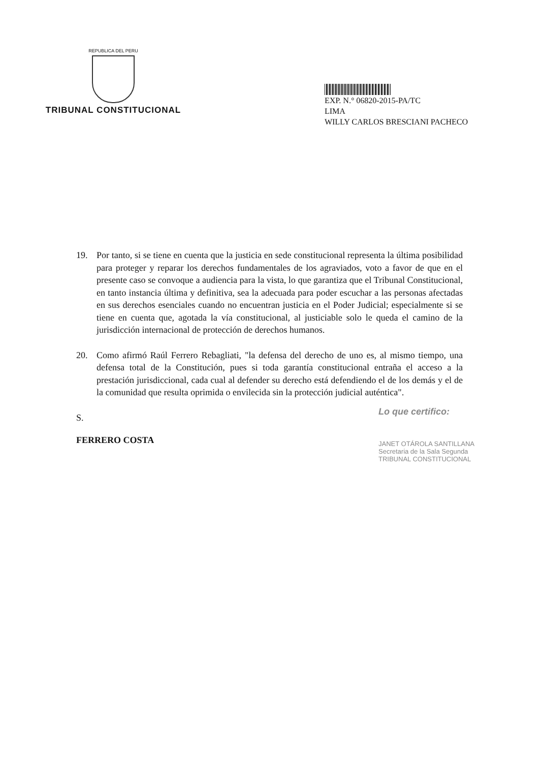REPUBLICA DEL PERU
TRIBUNAL CONSTITUCIONAL
EXP. N.° 06820-2015-PA/TC
LIMA
WILLY CARLOS BRESCIANI PACHECO
19. Por tanto, si se tiene en cuenta que la justicia en sede constitucional representa la última posibilidad para proteger y reparar los derechos fundamentales de los agraviados, voto a favor de que en el presente caso se convoque a audiencia para la vista, lo que garantiza que el Tribunal Constitucional, en tanto instancia última y definitiva, sea la adecuada para poder escuchar a las personas afectadas en sus derechos esenciales cuando no encuentran justicia en el Poder Judicial; especialmente si se tiene en cuenta que, agotada la vía constitucional, al justiciable solo le queda el camino de la jurisdicción internacional de protección de derechos humanos.
20. Como afirmó Raúl Ferrero Rebagliati, "la defensa del derecho de uno es, al mismo tiempo, una defensa total de la Constitución, pues si toda garantía constitucional entraña el acceso a la prestación jurisdiccional, cada cual al defender su derecho está defendiendo el de los demás y el de la comunidad que resulta oprimida o envilecida sin la protección judicial auténtica".
S.
FERRERO COSTA
Lo que certifico:
JANET OTÁROLA SANTILLANA
Secretaria de la Sala Segunda
TRIBUNAL CONSTITUCIONAL